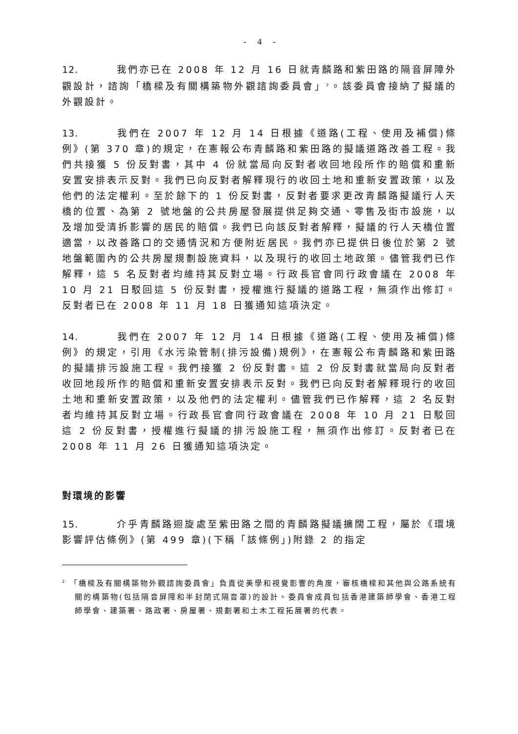- 4 -
12. 我們亦已在 2008 年 12 月 16 日就青麟路和紫田路的隔音屏障外觀設計，諮詢「橋樑及有關構築物外觀諮詢委員會」<sup>2</sup>。該委員會接納了擬議的外觀設計。
13. 我們在 2007 年 12 月 14 日根據《道路(工程、使用及補償)條例》(第 370 章)的規定，在憲報公布青麟路和紫田路的擬議道路改善工程。我們共接獲 5 份反對書，其中 4 份就當局向反對者收回地段所作的賠償和重新安置安排表示反對。我們已向反對者解釋現行的收回土地和重新安置政策，以及他們的法定權利。至於餘下的 1 份反對書，反對者要求更改青麟路擬議行人天橋的位置、為第 2 號地盤的公共房屋發展提供足夠交通、零售及街市設施，以及增加受清拆影響的居民的賠償。我們已向該反對者解釋，擬議的行人天橋位置適當，以改善路口的交通情況和方便附近居民。我們亦已提供日後位於第 2 號地盤範圍內的公共房屋規劃設施資料，以及現行的收回土地政策。儘管我們已作解釋，這 5 名反對者均維持其反對立場。行政長官會同行政會議在 2008 年 10 月 21 日駁回這 5 份反對書，授權進行擬議的道路工程，無須作出修訂。反對者已在 2008 年 11 月 18 日獲通知這項決定。
14. 我們在 2007 年 12 月 14 日根據《道路(工程、使用及補償)條例》的規定，引用《水污染管制(排污設備)規例》，在憲報公布青麟路和紫田路的擬議排污設施工程。我們接獲 2 份反對書。這 2 份反對書就當局向反對者收回地段所作的賠償和重新安置安排表示反對。我們已向反對者解釋現行的收回土地和重新安置政策，以及他們的法定權利。儘管我們已作解釋，這 2 名反對者均維持其反對立場。行政長官會同行政會議在 2008 年 10 月 21 日駁回這 2 份反對書，授權進行擬議的排污設施工程，無須作出修訂。反對者已在 2008 年 11 月 26 日獲通知這項決定。
對環境的影響
15. 介乎青麟路迴旋處至紫田路之間的青麟路擬議擴闊工程，屬於《環境影響評估條例》(第 499 章)(下稱「該條例」)附錄 2 的指定
<sup>2</sup> 「橋樑及有關構築物外觀諮詢委員會」負責從美學和視覺影響的角度，審核橋樑和其他與公路系統有關的構築物(包括隔音屏障和半封閉式隔音罩)的設計。委員會成員包括香港建築師學會、香港工程師學會、建築署、路政署、房屋署、規劃署和土木工程拓展署的代表。